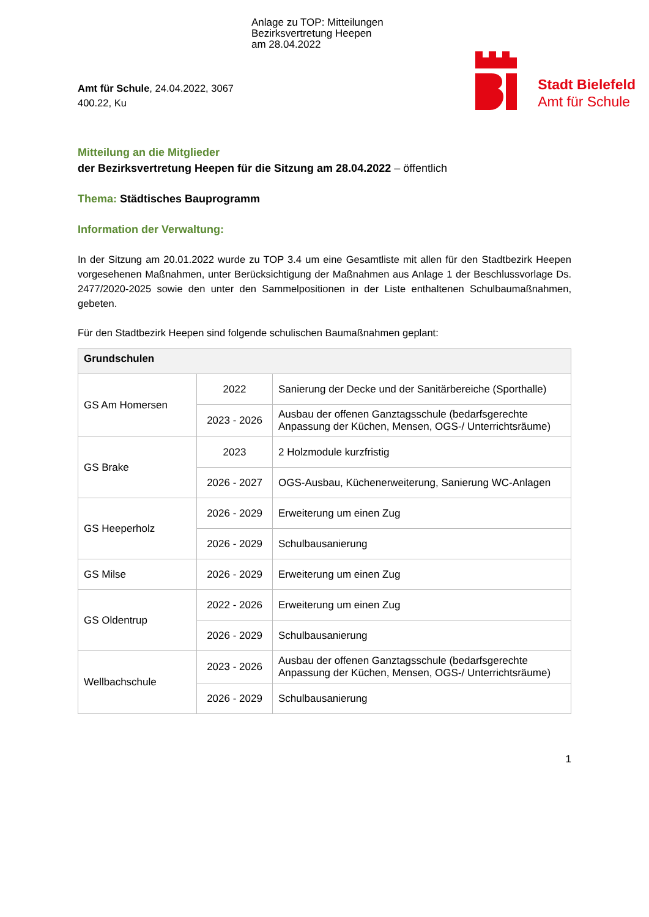Anlage zu TOP: Mitteilungen
Bezirksvertretung Heepen
am 28.04.2022
Amt für Schule, 24.04.2022, 3067
400.22, Ku
Stadt Bielefeld
Amt für Schule
Mitteilung an die Mitglieder
der Bezirksvertretung Heepen für die Sitzung am 28.04.2022 – öffentlich
Thema: Städtisches Bauprogramm
Information der Verwaltung:
In der Sitzung am 20.01.2022 wurde zu TOP 3.4 um eine Gesamtliste mit allen für den Stadtbezirk Heepen vorgesehenen Maßnahmen, unter Berücksichtigung der Maßnahmen aus Anlage 1 der Beschlussvorlage Ds. 2477/2020-2025 sowie den unter den Sammelpositionen in der Liste enthaltenen Schulbaumaßnahmen, gebeten.
Für den Stadtbezirk Heepen sind folgende schulischen Baumaßnahmen geplant:
| Grundschulen | | |
| --- | --- | --- |
| GS Am Homersen | 2022 | Sanierung der Decke und der Sanitärbereiche (Sporthalle) |
| | 2023 - 2026 | Ausbau der offenen Ganztagsschule (bedarfsgerechte Anpassung der Küchen, Mensen, OGS-/ Unterrichtsräume) |
| GS Brake | 2023 | 2 Holzmodule kurzfristig |
| | 2026 - 2027 | OGS-Ausbau, Küchenerweiterung, Sanierung WC-Anlagen |
| GS Heeperholz | 2026 - 2029 | Erweiterung um einen Zug |
| | 2026 - 2029 | Schulbausanierung |
| GS Milse | 2026 - 2029 | Erweiterung um einen Zug |
| GS Oldentrup | 2022 - 2026 | Erweiterung um einen Zug |
| | 2026 - 2029 | Schulbausanierung |
| Wellbachschule | 2023 - 2026 | Ausbau der offenen Ganztagsschule (bedarfsgerechte Anpassung der Küchen, Mensen, OGS-/ Unterrichtsräume) |
| | 2026 - 2029 | Schulbausanierung |
1